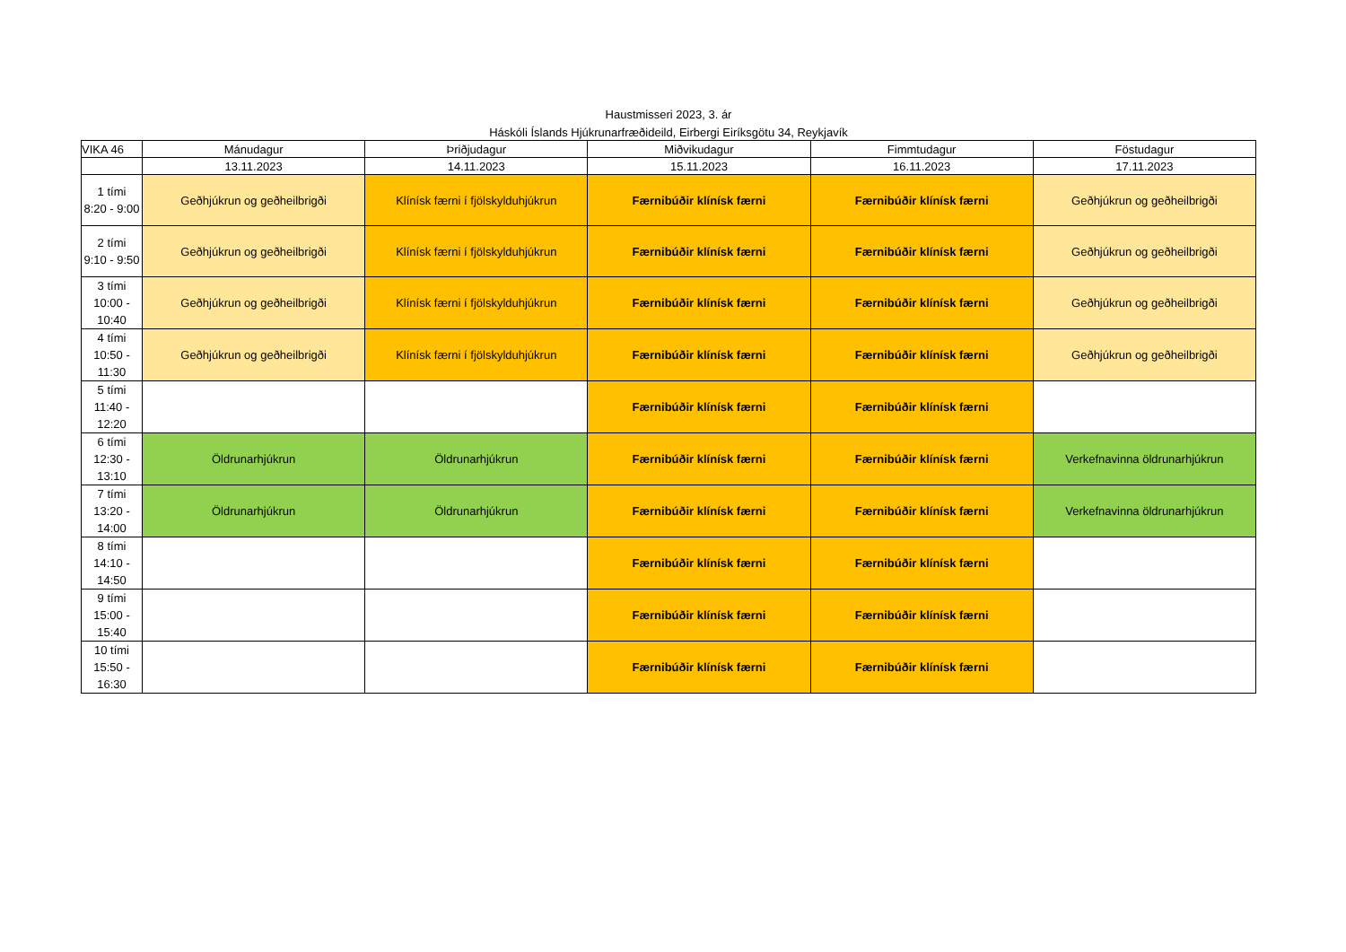Haustmisseri 2023, 3. ár
Háskóli Íslands Hjúkrunarfræðideild, Eirbergi Eiríksgötu 34, Reykjavík
| VIKA 46 | Mánudagur | Þriðjudagur | Miðvikudagur | Fimmtudagur | Föstudagur |
| --- | --- | --- | --- | --- | --- |
| | 13.11.2023 | 14.11.2023 | 15.11.2023 | 16.11.2023 | 17.11.2023 |
| 1 tími 8:20 - 9:00 | Geðhjúkrun og geðheilbrigði | Klínísk færni í fjölskylduhjúkrun | Færnibúðir klínísk færni | Færnibúðir klínísk færni | Geðhjúkrun og geðheilbrigði |
| 2 tími 9:10 - 9:50 | Geðhjúkrun og geðheilbrigði | Klínísk færni í fjölskylduhjúkrun | Færnibúðir klínísk færni | Færnibúðir klínísk færni | Geðhjúkrun og geðheilbrigði |
| 3 tími 10:00 - 10:40 | Geðhjúkrun og geðheilbrigði | Klínísk færni í fjölskylduhjúkrun | Færnibúðir klínísk færni | Færnibúðir klínísk færni | Geðhjúkrun og geðheilbrigði |
| 4 tími 10:50 - 11:30 | Geðhjúkrun og geðheilbrigði | Klínísk færni í fjölskylduhjúkrun | Færnibúðir klínísk færni | Færnibúðir klínísk færni | Geðhjúkrun og geðheilbrigði |
| 5 tími 11:40 - 12:20 | | | Færnibúðir klínísk færni | Færnibúðir klínísk færni | |
| 6 tími 12:30 - 13:10 | Öldrunarhjúkrun | Öldrunarhjúkrun | Færnibúðir klínísk færni | Færnibúðir klínísk færni | Verkefnavinna öldrunarhjúkrun |
| 7 tími 13:20 - 14:00 | Öldrunarhjúkrun | Öldrunarhjúkrun | Færnibúðir klínísk færni | Færnibúðir klínísk færni | Verkefnavinna öldrunarhjúkrun |
| 8 tími 14:10 - 14:50 | | | Færnibúðir klínísk færni | Færnibúðir klínísk færni | |
| 9 tími 15:00 - 15:40 | | | Færnibúðir klínísk færni | Færnibúðir klínísk færni | |
| 10 tími 15:50 - 16:30 | | | Færnibúðir klínísk færni | Færnibúðir klínísk færni | |